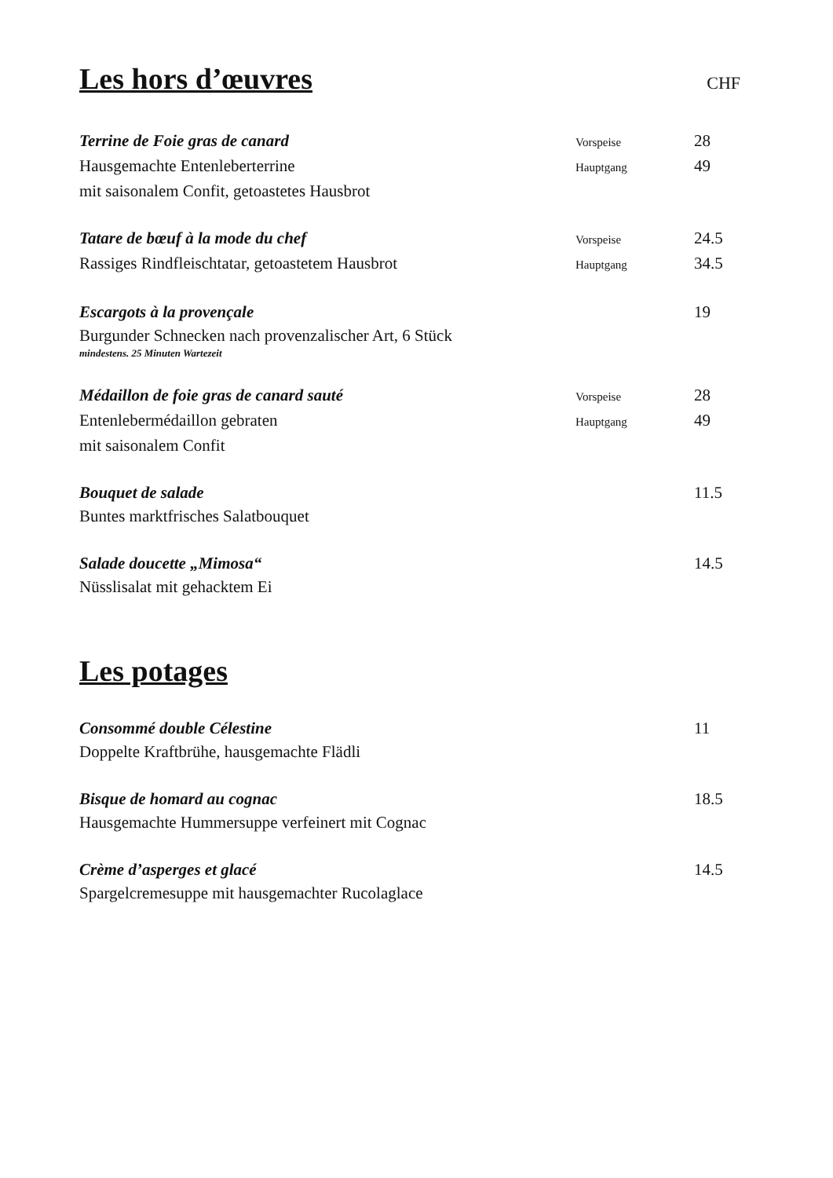Les hors d’œuvres
CHF
| Terrine de Foie gras de canard | Vorspeise | 28 |
| Hausgemachte Entenleberterrine | Hauptgang | 49 |
| mit saisonalem Confit, getoastetes Hausbrot | | |
| Tatare de bœuf à la mode du chef | Vorspeise | 24.5 |
| Rassiges Rindfleischtatar, getoastetem Hausbrot | Hauptgang | 34.5 |
| Escargots à la provençale | | 19 |
| Burgunder Schnecken nach provenzalischer Art, 6 Stück | | |
| mindestens. 25 Minuten Wartezeit | | |
| Médaillon de foie gras de canard sauté | Vorspeise | 28 |
| Entenlebermédaillon gebraten | Hauptgang | 49 |
| mit saisonalem Confit | | |
| Bouquet de salade | | 11.5 |
| Buntes marktfrisches Salatbouquet | | |
| Salade doucette „Mimosa“ | | 14.5 |
| Nüsslisalat mit gehacktem Ei | | |
Les potages
| Consommé double Célestine | | 11 |
| Doppelte Kraftbrühe, hausgemachte Flädli | | |
| Bisque de homard au cognac | | 18.5 |
| Hausgemachte Hummersuppe verfeinert mit Cognac | | |
| Crème d’asperges et glacé | | 14.5 |
| Spargelcremesuppe mit hausgemachter Rucolaglace | | |